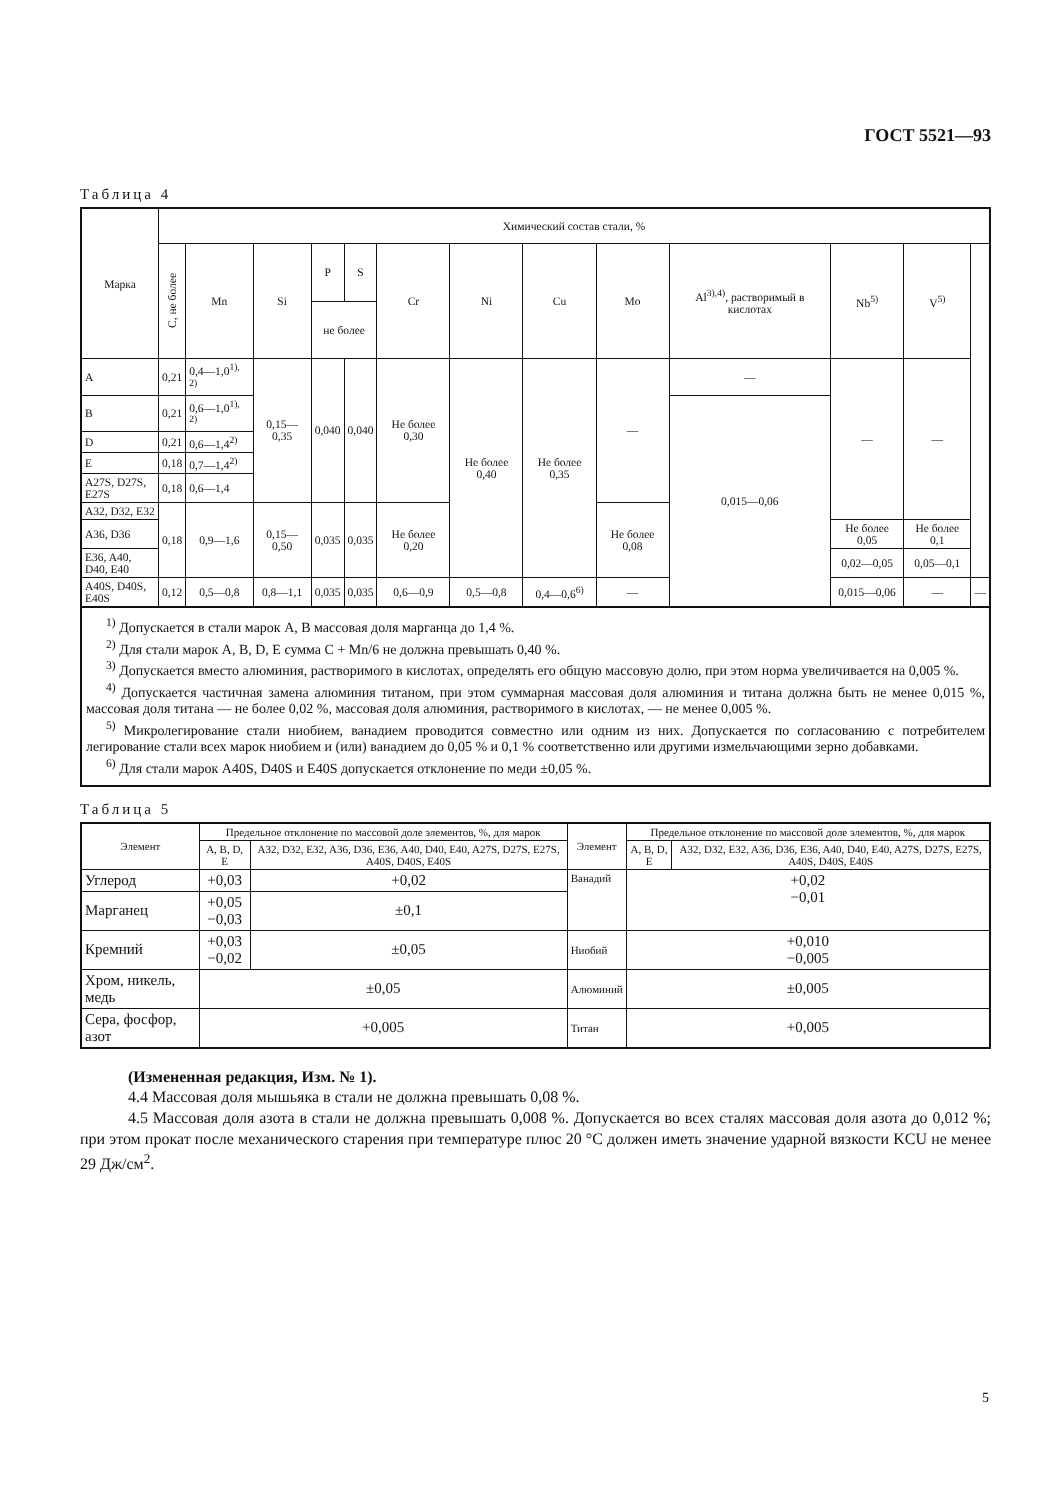ГОСТ 5521—93
Таблица 4
| Марка | Химический состав стали, % | | | | | | | | | | | | |
| --- | --- | --- | --- | --- | --- | --- | --- | --- | --- | --- | --- | --- | --- |
| | C, не более | Mn | Si | P | S | Cr | Ni | Cu | Mo | Al<sup>3),4)</sup>, растворимый в кислотах | Nb<sup>5)</sup> | V<sup>5)</sup> | |
| | | | | не более | | | | | | | | | |
| A | 0,21 | 0,4—1,0<sup>1), 2)</sup> | 0,15—0,35 | 0,040 | 0,040 | Не более 0,30 | Не более 0,40 | Не более 0,35 | — | — | — | — | |
| B | 0,21 | 0,6—1,0<sup>1), 2)</sup> | | | | | | | | 0,015—0,06 | | | |
| D | 0,21 | 0,6—1,4<sup>2)</sup> | | | | | | | | | | | |
| E | 0,18 | 0,7—1,4<sup>2)</sup> | | | | | | | | | | | |
| A27S, D27S, E27S | 0,18 | 0,6—1,4 | | | | | | | | | | | |
| A32, D32, E32 | 0,18 | 0,9—1,6 | 0,15—0,50 | 0,035 | 0,035 | Не более 0,20 | | | Не более 0,08 | | | | |
| A36, D36 | | | | | | | | | | | Не более 0,05 | Не более 0,1 | |
| E36, A40, D40, E40 | | | | | | | | | | | 0,02—0,05 | 0,05—0,1 | |
| A40S, D40S, E40S | 0,12 | 0,5—0,8 | 0,8—1,1 | 0,035 | 0,035 | 0,6—0,9 | 0,5—0,8 | 0,4—0,6<sup>6)</sup> | — | | 0,015—0,06 | — | — |
<sup>1)</sup> Допускается в стали марок A, B массовая доля марганца до 1,4 %.
<sup>2)</sup> Для стали марок A, B, D, E сумма C + Mn/6 не должна превышать 0,40 %.
<sup>3)</sup> Допускается вместо алюминия, растворимого в кислотах, определять его общую массовую долю, при этом норма увеличивается на 0,005 %.
<sup>4)</sup> Допускается частичная замена алюминия титаном, при этом суммарная массовая доля алюминия и титана должна быть не менее 0,015 %, массовая доля титана — не более 0,02 %, массовая доля алюминия, растворимого в кислотах, — не менее 0,005 %.
<sup>5)</sup> Микролегирование стали ниобием, ванадием проводится совместно или одним из них. Допускается по согласованию с потребителем легирование стали всех марок ниобием и (или) ванадием до 0,05 % и 0,1 % соответственно или другими измельчающими зерно добавками.
<sup>6)</sup> Для стали марок A40S, D40S и E40S допускается отклонение по меди ±0,05 %.
Таблица 5
| Элемент | Предельное отклонение по массовой доле элементов, %, для марок | | Элемент | Предельное отклонение по массовой доле элементов, %, для марок | |
| | A, B, D, E | A32, D32, E32, A36, D36, E36, A40, D40, E40, A27S, D27S, E27S, A40S, D40S, E40S | | A, B, D, E | A32, D32, E32, A36, D36, E36, A40, D40, E40, A27S, D27S, E27S, A40S, D40S, E40S |
| Углерод | +0,03 | +0,02 | Ванадий | +0,02 −0,01 | |
| Марганец | +0,05 −0,03 | ±0,1 | | | |
| Кремний | +0,03 −0,02 | ±0,05 | Ниобий | +0,010 −0,005 | |
| Хром, никель, медь | ±0,05 | | Алюминий | ±0,005 | |
| Сера, фосфор, азот | +0,005 | | Титан | +0,005 | |
(Измененная редакция, Изм. № 1).
4.4 Массовая доля мышьяка в стали не должна превышать 0,08 %.
4.5 Массовая доля азота в стали не должна превышать 0,008 %. Допускается во всех сталях массовая доля азота до 0,012 %; при этом прокат после механического старения при температуре плюс 20 °C должен иметь значение ударной вязкости KCU не менее 29 Дж/см<sup>2</sup>.
5